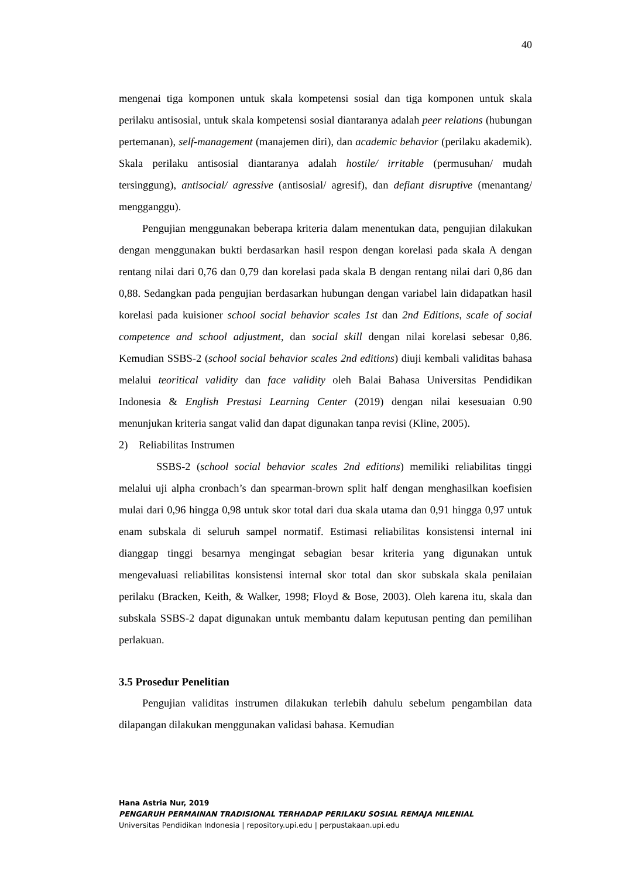40
mengenai tiga komponen untuk skala kompetensi sosial dan tiga komponen untuk skala perilaku antisosial, untuk skala kompetensi sosial diantaranya adalah peer relations (hubungan pertemanan), self-management (manajemen diri), dan academic behavior (perilaku akademik). Skala perilaku antisosial diantaranya adalah hostile/ irritable (permusuhan/ mudah tersinggung), antisocial/ agressive (antisosial/ agresif), dan defiant disruptive (menantang/ mengganggu).
Pengujian menggunakan beberapa kriteria dalam menentukan data, pengujian dilakukan dengan menggunakan bukti berdasarkan hasil respon dengan korelasi pada skala A dengan rentang nilai dari 0,76 dan 0,79 dan korelasi pada skala B dengan rentang nilai dari 0,86 dan 0,88. Sedangkan pada pengujian berdasarkan hubungan dengan variabel lain didapatkan hasil korelasi pada kuisioner school social behavior scales 1st dan 2nd Editions, scale of social competence and school adjustment, dan social skill dengan nilai korelasi sebesar 0,86. Kemudian SSBS-2 (school social behavior scales 2nd editions) diuji kembali validitas bahasa melalui teoritical validity dan face validity oleh Balai Bahasa Universitas Pendidikan Indonesia & English Prestasi Learning Center (2019) dengan nilai kesesuaian 0.90 menunjukan kriteria sangat valid dan dapat digunakan tanpa revisi (Kline, 2005).
2) Reliabilitas Instrumen
SSBS-2 (school social behavior scales 2nd editions) memiliki reliabilitas tinggi melalui uji alpha cronbach’s dan spearman-brown split half dengan menghasilkan koefisien mulai dari 0,96 hingga 0,98 untuk skor total dari dua skala utama dan 0,91 hingga 0,97 untuk enam subskala di seluruh sampel normatif. Estimasi reliabilitas konsistensi internal ini dianggap tinggi besarnya mengingat sebagian besar kriteria yang digunakan untuk mengevaluasi reliabilitas konsistensi internal skor total dan skor subskala skala penilaian perilaku (Bracken, Keith, & Walker, 1998; Floyd & Bose, 2003). Oleh karena itu, skala dan subskala SSBS-2 dapat digunakan untuk membantu dalam keputusan penting dan pemilihan perlakuan.
3.5 Prosedur Penelitian
Pengujian validitas instrumen dilakukan terlebih dahulu sebelum pengambilan data dilapangan dilakukan menggunakan validasi bahasa. Kemudian
Hana Astria Nur, 2019
PENGARUH PERMAINAN TRADISIONAL TERHADAP PERILAKU SOSIAL REMAJA MILENIAL
Universitas Pendidikan Indonesia | repository.upi.edu | perpustakaan.upi.edu